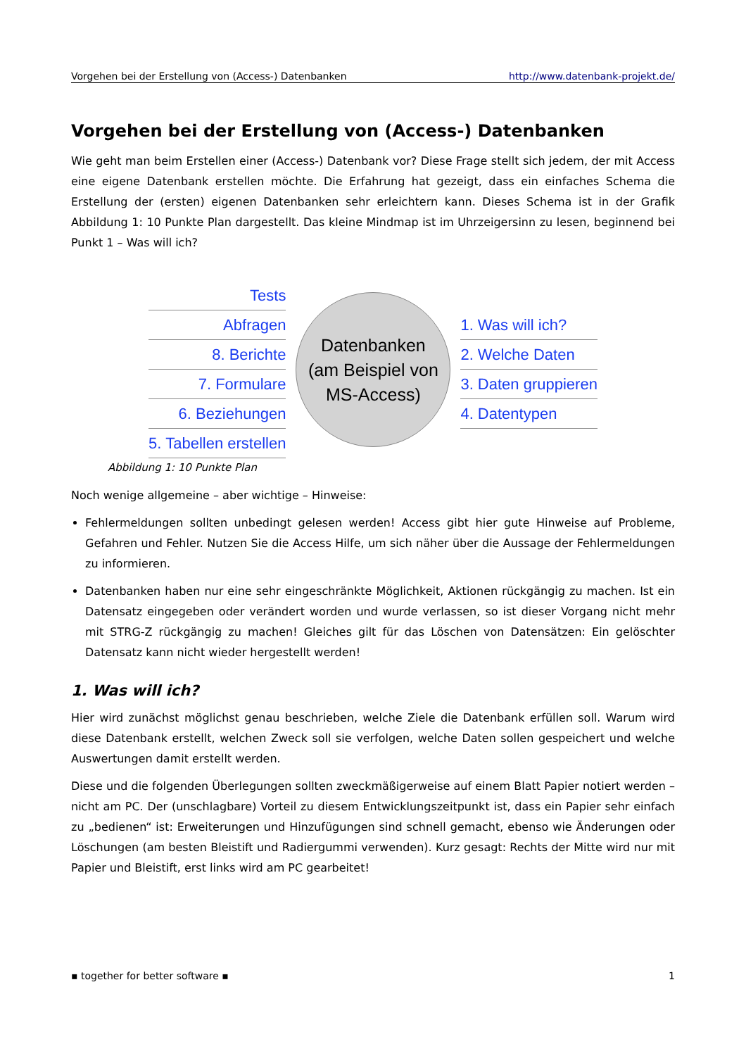Vorgehen bei der Erstellung von (Access-) Datenbanken http://www.datenbank-projekt.de/
Vorgehen bei der Erstellung von (Access-) Datenbanken
Wie geht man beim Erstellen einer (Access-) Datenbank vor? Diese Frage stellt sich jedem, der mit Access eine eigene Datenbank erstellen möchte. Die Erfahrung hat gezeigt, dass ein einfaches Schema die Erstellung der (ersten) eigenen Datenbanken sehr erleichtern kann. Dieses Schema ist in der Grafik Abbildung 1: 10 Punkte Plan dargestellt. Das kleine Mindmap ist im Uhrzeigersinn zu lesen, beginnend bei Punkt 1 – Was will ich?
Tests
Abfragen
8. Berichte
7. Formulare
6. Beziehungen
5. Tabellen erstellen
Datenbanken
(am Beispiel von
MS-Access)
1. Was will ich?
2. Welche Daten
3. Daten gruppieren
4. Datentypen
Abbildung 1: 10 Punkte Plan
Noch wenige allgemeine – aber wichtige – Hinweise:
Fehlermeldungen sollten unbedingt gelesen werden! Access gibt hier gute Hinweise auf Probleme, Gefahren und Fehler. Nutzen Sie die Access Hilfe, um sich näher über die Aussage der Fehlermeldungen zu informieren.
Datenbanken haben nur eine sehr eingeschränkte Möglichkeit, Aktionen rückgängig zu machen. Ist ein Datensatz eingegeben oder verändert worden und wurde verlassen, so ist dieser Vorgang nicht mehr mit STRG-Z rückgängig zu machen! Gleiches gilt für das Löschen von Datensätzen: Ein gelöschter Datensatz kann nicht wieder hergestellt werden!
1. Was will ich?
Hier wird zunächst möglichst genau beschrieben, welche Ziele die Datenbank erfüllen soll. Warum wird diese Datenbank erstellt, welchen Zweck soll sie verfolgen, welche Daten sollen gespeichert und welche Auswertungen damit erstellt werden.
Diese und die folgenden Überlegungen sollten zweckmäßigerweise auf einem Blatt Papier notiert werden – nicht am PC. Der (unschlagbare) Vorteil zu diesem Entwicklungszeitpunkt ist, dass ein Papier sehr einfach zu „bedienen“ ist: Erweiterungen und Hinzufügungen sind schnell gemacht, ebenso wie Änderungen oder Löschungen (am besten Bleistift und Radiergummi verwenden). Kurz gesagt: Rechts der Mitte wird nur mit Papier und Bleistift, erst links wird am PC gearbeitet!
▪ together for better software ▪ 1